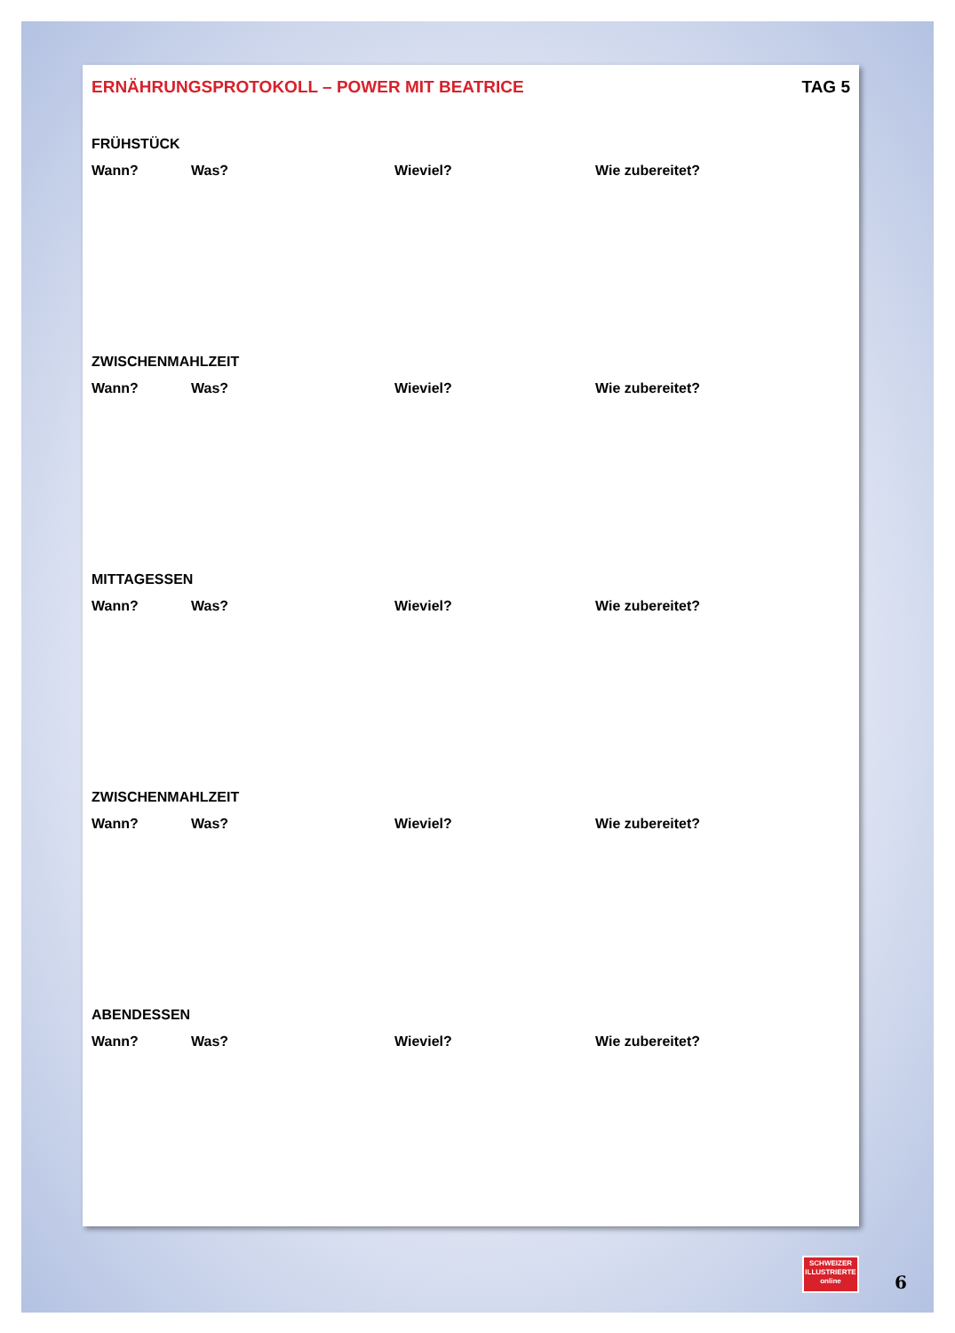ERNÄHRUNGSPROTOKOLL – POWER MIT BEATRICE TAG 5
FRÜHSTÜCK
Wann? Was? Wieviel? Wie zubereitet?
ZWISCHENMAHLZEIT
Wann? Was? Wieviel? Wie zubereitet?
MITTAGESSEN
Wann? Was? Wieviel? Wie zubereitet?
ZWISCHENMAHLZEIT
Wann? Was? Wieviel? Wie zubereitet?
ABENDESSEN
Wann? Was? Wieviel? Wie zubereitet?
SCHWEIZER
ILLUSTRIERTE
online
6